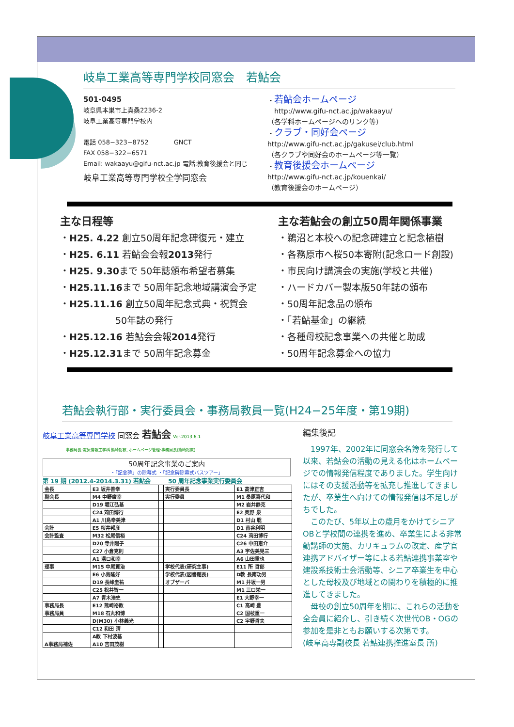岐阜工業高等専門学校同窓会　若鮎会
501-0495
岐阜県本巣市上真桑2236-2
岐阜工業高等専門学校内
電話 058−323−8752　　　　GNCT
FAX 058−322−6571
Email: wakaayu@gifu-nct.ac.jp 電話:教育後援会と同じ
岐阜工業高等専門学校全学同窓会
・若鮎会ホームページ
　http://www.gifu-nct.ac.jp/wakaayu/
（各学科ホームページへのリンク等）
・クラブ・同好会ページ
http://www.gifu-nct.ac.jp/gakusei/club.html
（各クラブや同好会のホームページ等一覧）
・教育後援会ホームページ
http://www.gifu-nct.ac.jp/kouenkai/
（教育後援会のホームページ）
主な日程等
・H25. 4.22 創立50周年記念碑復元・建立
・H25. 6.11 若鮎会会報2013発行
・H25. 9.30まで 50年誌頒布希望者募集
・H25.11.16まで 50周年記念地域講演会予定
・H25.11.16 創立50周年記念式典・祝賀会
　　　　　　50年誌の発行
・H25.12.16 若鮎会会報2014発行
・H25.12.31まで 50周年記念募金
主な若鮎会の創立50周年関係事業
・鵜沼と本校への記念碑建立と記念植樹
・各務原市へ桜50本寄附(記念ロード創設)
・市民向け講演会の実施(学校と共催)
・ハードカバー製本版50年誌の頒布
・50周年記念品の頒布
・「若鮎基金」の継続
・各種母校記念事業への共催と助成
・50周年記念募金への協力
若鮎会執行部・実行委員会・事務局教員一覧(H24−25年度・第19期)
岐阜工業高等専門学校 同窓会 若鮎会 Ver.2013.6.1
事務局長:電気情報工学科 熊崎裕教, ホームページ管理:事務局長(熊崎裕教)
50周年記念事業のご案内
・「記念碑」の除幕式 ・「記念碑除幕式バスツアー」
第 19 期 (2012.4-2014.3.31) 若鮎会　　　50 周年記念事業実行委員会
| 会長 | E3 坂井善幸 | | 実行委員長 | E1 高津正吉 |
| 副会長 | M4 中野廣幸 | | 実行委員 | M1 桑原喜代和 |
| | D19 堀江弘基 | | | M2 岩井静克 |
| | C24 苅田博行 | | | E2 奥野 泉 |
| | A1 川島幸美津 | | | D1 村山 聡 |
| 会計 | E5 桜井邦彦 | | | D1 南谷利明 |
| 会計監査 | M32 松尾信裕 | | | C24 苅田博行 |
| | D20 寺井陽子 | | | C26 中田恵介 |
| | C27 小倉克則 | | | A3 宇佐美晃三 |
| | A1 溝口和幸 | | | A6 山田重也 |
| 理事 | M15 中尾賢治 | | 学校代表(研究主事) | E11 所 哲郎 |
| | E6 小島隆好 | | 学校代表(図書館長) | D教 長南功男 |
| | D19 長峰圭祐 | | オブザーバ | M1 井坂一男 |
| | C25 松井智一 | | | M1 三口栄一 |
| | A7 青木浩史 | | | E1 大野幸一 |
| 事務局長 | E12 熊崎裕教 | | | C1 高崎 豊 |
| 事務局員 | M18 石丸和博 | | | C2 国枝重一 |
| | D(M30) 小林義光 | | | C2 宇野哲夫 |
| | C12 和田 清 | | | |
| | A教 下村波基 | | | |
| A事務局補佐 | A10 吉田茂樹 | | | |
編集後記
　1997年、2002年に同窓会名簿を発行して以来、若鮎会の活動の見える化はホームページでの情報発信程度でありました。学生向けにはその支援活動等を拡充し推進してきましたが、卒業生へ向けての情報発信は不足しがちでした。
　このたび、5年以上の歳月をかけてシニアOBと学校間の連携を進め、卒業生による非常勤講師の実施、カリキュラムの改定、産学官連携アドバイザー等による若鮎連携事業室や建設系技術士会活動等、シニア卒業生を中心とした母校及び地域との関わりを積極的に推進してきました。
　母校の創立50周年を期に、これらの活動を全会員に紹介し、引き続く次世代OB・OGの参加を是非ともお願いする次第です。
(岐阜高専副校長 若鮎連携推進室長 所)